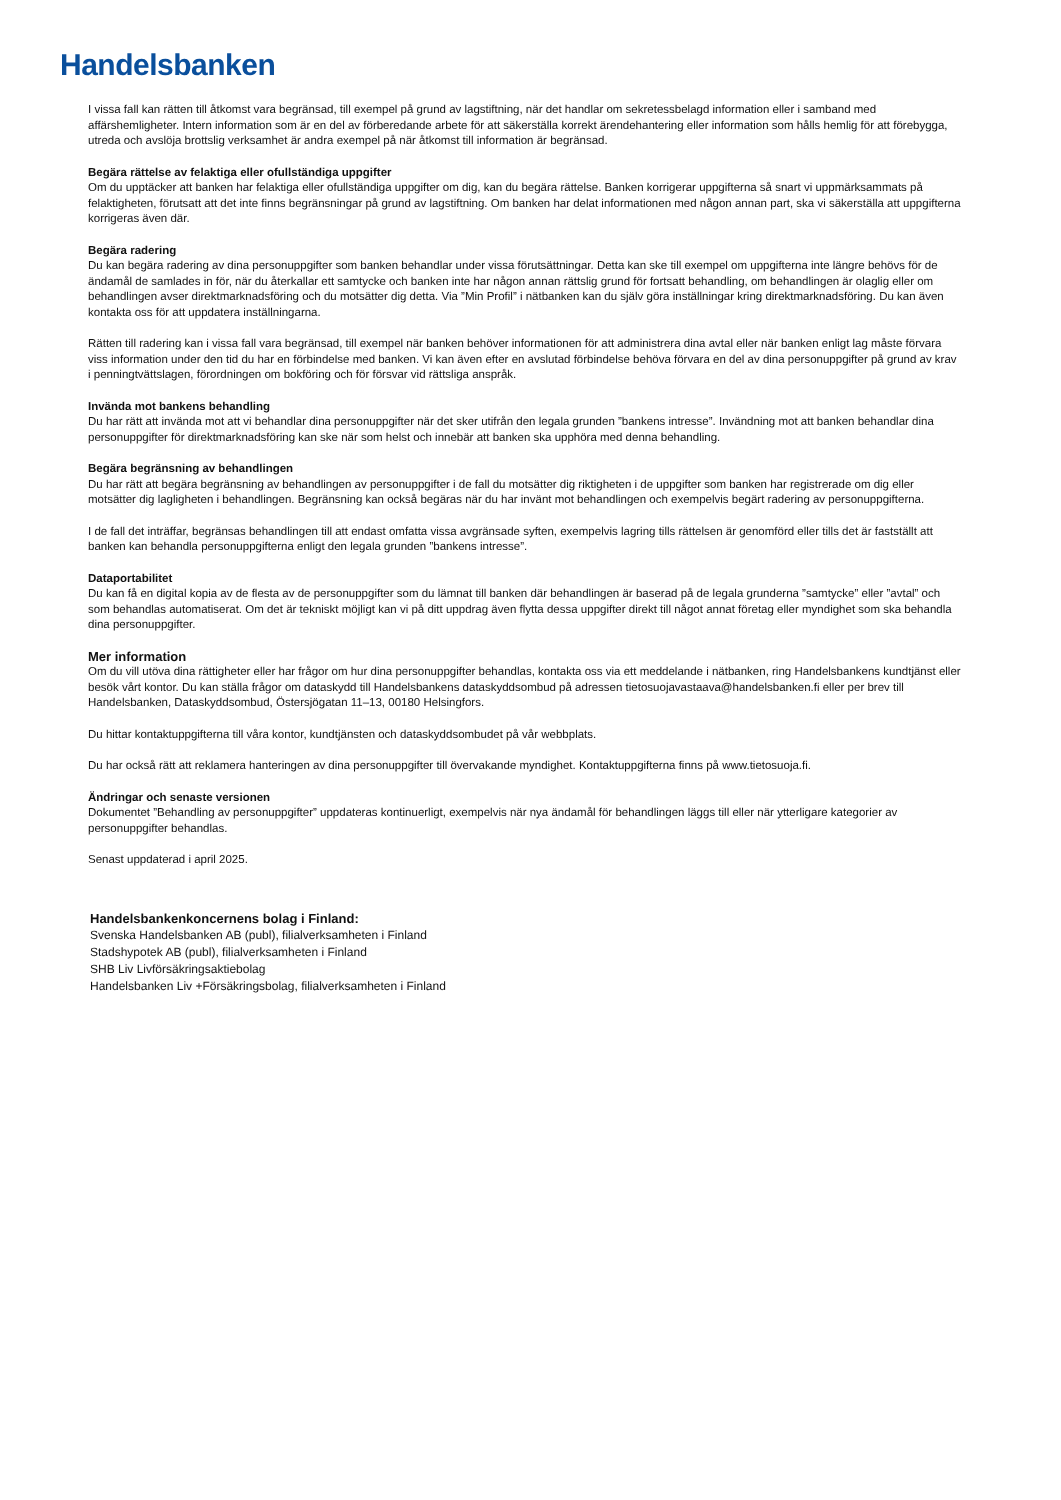Handelsbanken
I vissa fall kan rätten till åtkomst vara begränsad, till exempel på grund av lagstiftning, när det handlar om sekretessbelagd information eller i samband med affärshemligheter. Intern information som är en del av förberedande arbete för att säkerställa korrekt ärendehantering eller information som hålls hemlig för att förebygga, utreda och avslöja brottslig verksamhet är andra exempel på när åtkomst till information är begränsad.
Begära rättelse av felaktiga eller ofullständiga uppgifter
Om du upptäcker att banken har felaktiga eller ofullständiga uppgifter om dig, kan du begära rättelse. Banken korrigerar uppgifterna så snart vi uppmärksammats på felaktigheten, förutsatt att det inte finns begränsningar på grund av lagstiftning. Om banken har delat informationen med någon annan part, ska vi säkerställa att uppgifterna korrigeras även där.
Begära radering
Du kan begära radering av dina personuppgifter som banken behandlar under vissa förutsättningar. Detta kan ske till exempel om uppgifterna inte längre behövs för de ändamål de samlades in för, när du återkallar ett samtycke och banken inte har någon annan rättslig grund för fortsatt behandling, om behandlingen är olaglig eller om behandlingen avser direktmarknadsföring och du motsätter dig detta. Via ”Min Profil” i nätbanken kan du själv göra inställningar kring direktmarknadsföring. Du kan även kontakta oss för att uppdatera inställningarna.
Rätten till radering kan i vissa fall vara begränsad, till exempel när banken behöver informationen för att administrera dina avtal eller när banken enligt lag måste förvara viss information under den tid du har en förbindelse med banken. Vi kan även efter en avslutad förbindelse behöva förvara en del av dina personuppgifter på grund av krav i penningtvättslagen, förordningen om bokföring och för försvar vid rättsliga anspråk.
Invända mot bankens behandling
Du har rätt att invända mot att vi behandlar dina personuppgifter när det sker utifrån den legala grunden ”bankens intresse”. Invändning mot att banken behandlar dina personuppgifter för direktmarknadsföring kan ske när som helst och innebär att banken ska upphöra med denna behandling.
Begära begränsning av behandlingen
Du har rätt att begära begränsning av behandlingen av personuppgifter i de fall du motsätter dig riktigheten i de uppgifter som banken har registrerade om dig eller motsätter dig lagligheten i behandlingen. Begränsning kan också begäras när du har invänt mot behandlingen och exempelvis begärt radering av personuppgifterna.
I de fall det inträffar, begränsas behandlingen till att endast omfatta vissa avgränsade syften, exempelvis lagring tills rättelsen är genomförd eller tills det är fastställt att banken kan behandla personuppgifterna enligt den legala grunden ”bankens intresse”.
Dataportabilitet
Du kan få en digital kopia av de flesta av de personuppgifter som du lämnat till banken där behandlingen är baserad på de legala grunderna ”samtycke” eller ”avtal” och som behandlas automatiserat. Om det är tekniskt möjligt kan vi på ditt uppdrag även flytta dessa uppgifter direkt till något annat företag eller myndighet som ska behandla dina personuppgifter.
Mer information
Om du vill utöva dina rättigheter eller har frågor om hur dina personuppgifter behandlas, kontakta oss via ett meddelande i nätbanken, ring Handelsbankens kundtjänst eller besök vårt kontor. Du kan ställa frågor om dataskydd till Handelsbankens dataskyddsombud på adressen tietosuojavastaava@handelsbanken.fi eller per brev till Handelsbanken, Dataskyddsombud, Östersjögatan 11–13, 00180 Helsingfors.
Du hittar kontaktuppgifterna till våra kontor, kundtjänsten och dataskyddsombudet på vår webbplats.
Du har också rätt att reklamera hanteringen av dina personuppgifter till övervakande myndighet. Kontaktuppgifterna finns på www.tietosuoja.fi.
Ändringar och senaste versionen
Dokumentet ”Behandling av personuppgifter” uppdateras kontinuerligt, exempelvis när nya ändamål för behandlingen läggs till eller när ytterligare kategorier av personuppgifter behandlas.
Senast uppdaterad i april 2025.
Handelsbankenkoncernens bolag i Finland:
Svenska Handelsbanken AB (publ), filialverksamheten i Finland
Stadshypotek AB (publ), filialverksamheten i Finland
SHB Liv Livförsäkringsaktiebolag
Handelsbanken Liv +Försäkringsbolag, filialverksamheten i Finland